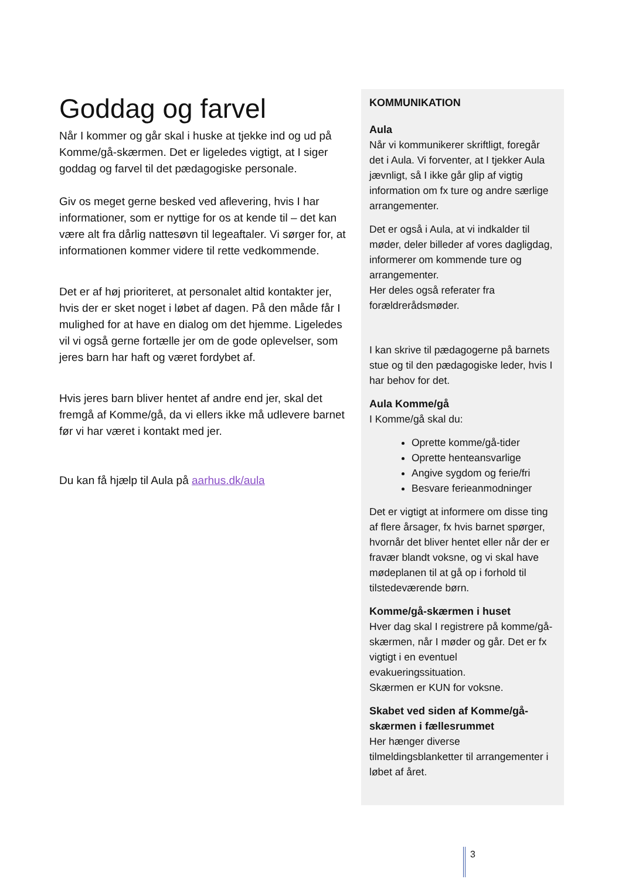Goddag og farvel
Når I kommer og går skal i huske at tjekke ind og ud på Komme/gå-skærmen. Det er ligeledes vigtigt, at I siger goddag og farvel til det pædagogiske personale.
Giv os meget gerne besked ved aflevering, hvis I har informationer, som er nyttige for os at kende til – det kan være alt fra dårlig nattesøvn til legeaftaler. Vi sørger for, at informationen kommer videre til rette vedkommende.
Det er af høj prioriteret, at personalet altid kontakter jer, hvis der er sket noget i løbet af dagen. På den måde får I mulighed for at have en dialog om det hjemme. Ligeledes vil vi også gerne fortælle jer om de gode oplevelser, som jeres barn har haft og været fordybet af.
Hvis jeres barn bliver hentet af andre end jer, skal det fremgå af Komme/gå, da vi ellers ikke må udlevere barnet før vi har været i kontakt med jer.
Du kan få hjælp til Aula på aarhus.dk/aula
KOMMUNIKATION
Aula
Når vi kommunikerer skriftligt, foregår det i Aula. Vi forventer, at I tjekker Aula jævnligt, så I ikke går glip af vigtig information om fx ture og andre særlige arrangementer.
Det er også i Aula, at vi indkalder til møder, deler billeder af vores dagligdag, informerer om kommende ture og arrangementer.
Her deles også referater fra forældrerådsmøder.
I kan skrive til pædagogerne på barnets stue og til den pædagogiske leder, hvis I har behov for det.
Aula Komme/gå
I Komme/gå skal du:
Oprette komme/gå-tider
Oprette henteansvarlige
Angive sygdom og ferie/fri
Besvare ferieanmodninger
Det er vigtigt at informere om disse ting af flere årsager, fx hvis barnet spørger, hvornår det bliver hentet eller når der er fravær blandt voksne, og vi skal have mødeplanen til at gå op i forhold til tilstedeværende børn.
Komme/gå-skærmen i huset
Hver dag skal I registrere på komme/gå-skærmen, når I møder og går. Det er fx vigtigt i en eventuel evakueringssituation.
Skærmen er KUN for voksne.
Skabet ved siden af Komme/gå-skærmen i fællesrummet
Her hænger diverse tilmeldingsblanketter til arrangementer i løbet af året.
3